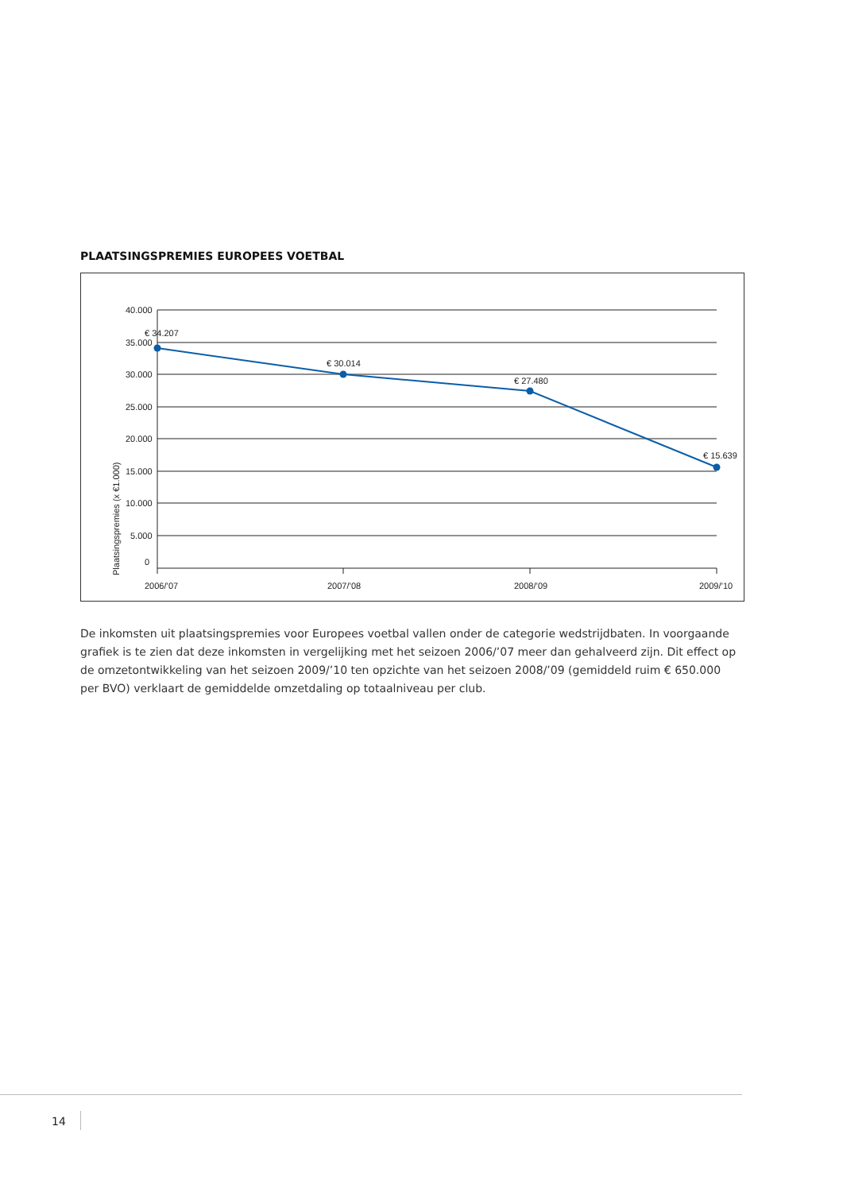PLAATSINGSPREMIES EUROPEES VOETBAL
40.000
35.000
30.000
25.000
20.000
15.000
10.000
5.000
0
2006/’07
2007/’08
2008/’09
2009/’10
Plaatsingspremies (x €1.000)
€ 34.207
€ 30.014
€ 27.480
€ 15.639
De inkomsten uit plaatsingspremies voor Europees voetbal vallen onder de categorie wedstrijdbaten. In voorgaande grafiek is te zien dat deze inkomsten in vergelijking met het seizoen 2006/’07 meer dan gehalveerd zijn. Dit effect op de omzetontwikkeling van het seizoen 2009/’10 ten opzichte van het seizoen 2008/’09 (gemiddeld ruim € 650.000 per BVO) verklaart de gemiddelde omzetdaling op totaalniveau per club.
14